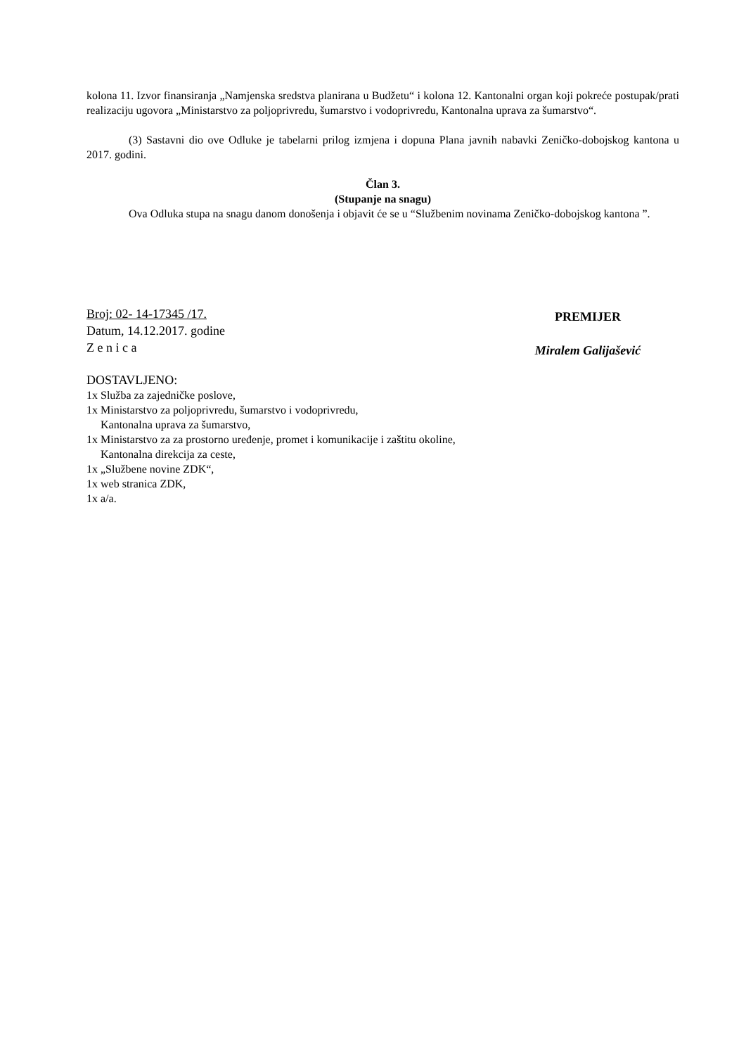kolona 11. Izvor finansiranja „Namjenska sredstva planirana u Budžetu“ i kolona 12. Kantonalni organ koji pokreće postupak/prati realizaciju ugovora „Ministarstvo za poljoprivredu, šumarstvo i vodoprivredu, Kantonalna uprava za šumarstvo“.
(3) Sastavni dio ove Odluke je tabelarni prilog izmjena i dopuna Plana javnih nabavki Zeničko-dobojskog kantona u 2017. godini.
Član 3.
(Stupanje na snagu)
Ova Odluka stupa na snagu danom donošenja i objavit će se u “Službenim novinama Zeničko-dobojskog kantona ”.
Broj: 02- 14-17345 /17.
Datum, 14.12.2017. godine
Z e n i c a
PREMIJER
Miralem Galijašević
DOSTAVLJENO:
1x Služba za zajedničke poslove,
1x Ministarstvo za poljoprivredu, šumarstvo i vodoprivredu,
Kantonalna uprava za šumarstvo,
1x Ministarstvo za za prostorno uređenje, promet i komunikacije i zaštitu okoline,
Kantonalna direkcija za ceste,
1x „Službene novine ZDK“,
1x web stranica ZDK,
1x a/a.